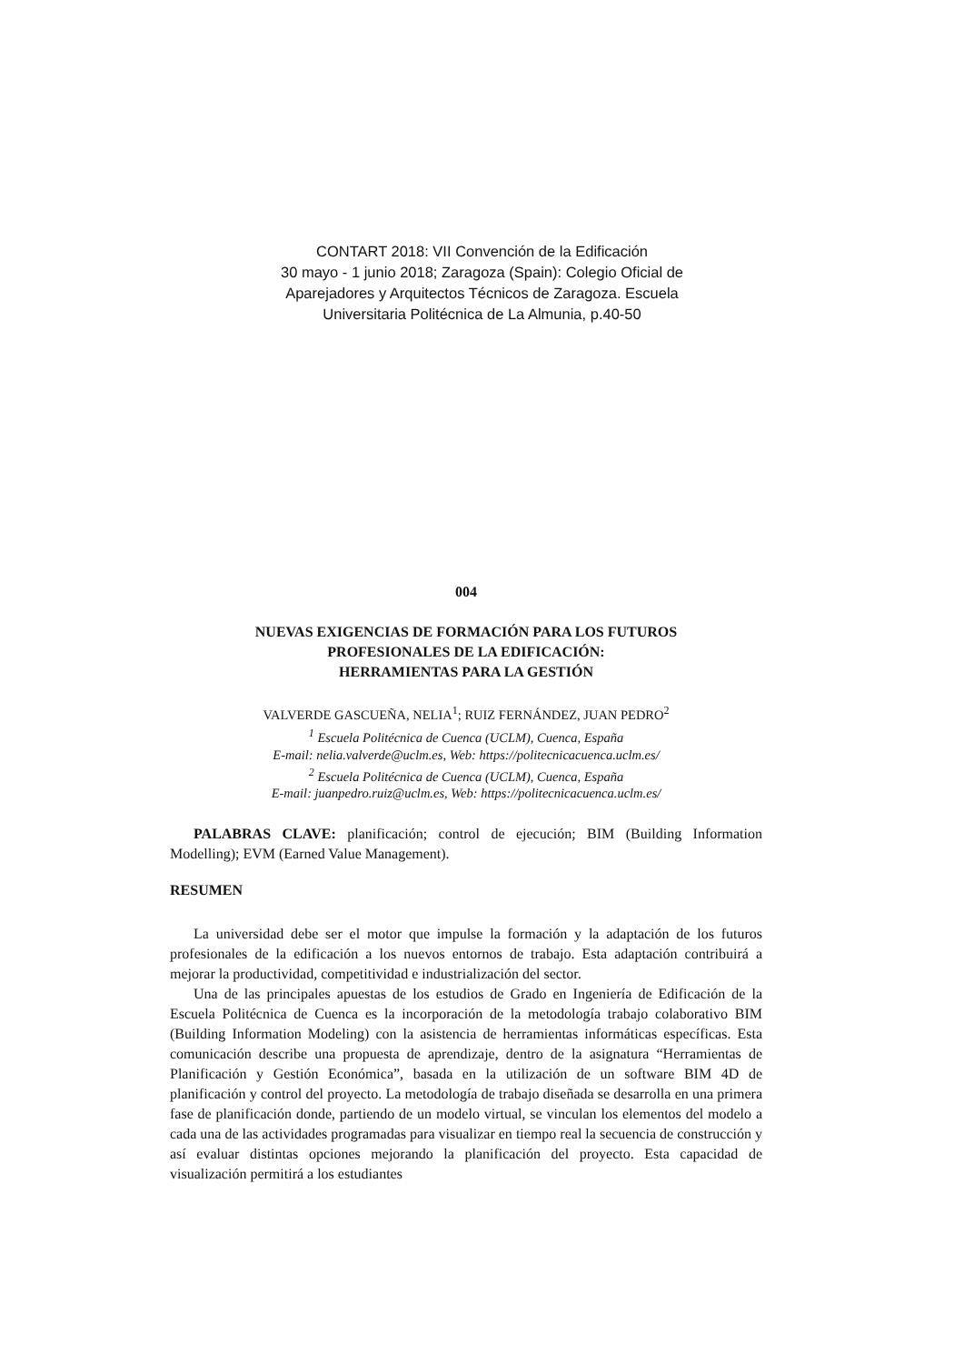CONTART 2018: VII Convención de la Edificación
30 mayo - 1 junio 2018; Zaragoza (Spain): Colegio Oficial de
Aparejadores y Arquitectos Técnicos de Zaragoza. Escuela
Universitaria Politécnica de La Almunia, p.40-50
004
NUEVAS EXIGENCIAS DE FORMACIÓN PARA LOS FUTUROS
PROFESIONALES DE LA EDIFICACIÓN:
HERRAMIENTAS PARA LA GESTIÓN
VALVERDE GASCUEÑA, NELIA<sup>1</sup>; RUIZ FERNÁNDEZ, JUAN PEDRO<sup>2</sup>
<sup>1</sup> Escuela Politécnica de Cuenca (UCLM), Cuenca, España
E-mail: nelia.valverde@uclm.es, Web: https://politecnicacuenca.uclm.es/
<sup>2</sup> Escuela Politécnica de Cuenca (UCLM), Cuenca, España
E-mail: juanpedro.ruiz@uclm.es, Web: https://politecnicacuenca.uclm.es/
PALABRAS CLAVE: planificación; control de ejecución; BIM (Building Information Modelling); EVM (Earned Value Management).
RESUMEN
La universidad debe ser el motor que impulse la formación y la adaptación de los futuros profesionales de la edificación a los nuevos entornos de trabajo. Esta adaptación contribuirá a mejorar la productividad, competitividad e industrialización del sector.
Una de las principales apuestas de los estudios de Grado en Ingeniería de Edificación de la Escuela Politécnica de Cuenca es la incorporación de la metodología trabajo colaborativo BIM (Building Information Modeling) con la asistencia de herramientas informáticas específicas. Esta comunicación describe una propuesta de aprendizaje, dentro de la asignatura “Herramientas de Planificación y Gestión Económica”, basada en la utilización de un software BIM 4D de planificación y control del proyecto. La metodología de trabajo diseñada se desarrolla en una primera fase de planificación donde, partiendo de un modelo virtual, se vinculan los elementos del modelo a cada una de las actividades programadas para visualizar en tiempo real la secuencia de construcción y así evaluar distintas opciones mejorando la planificación del proyecto. Esta capacidad de visualización permitirá a los estudiantes